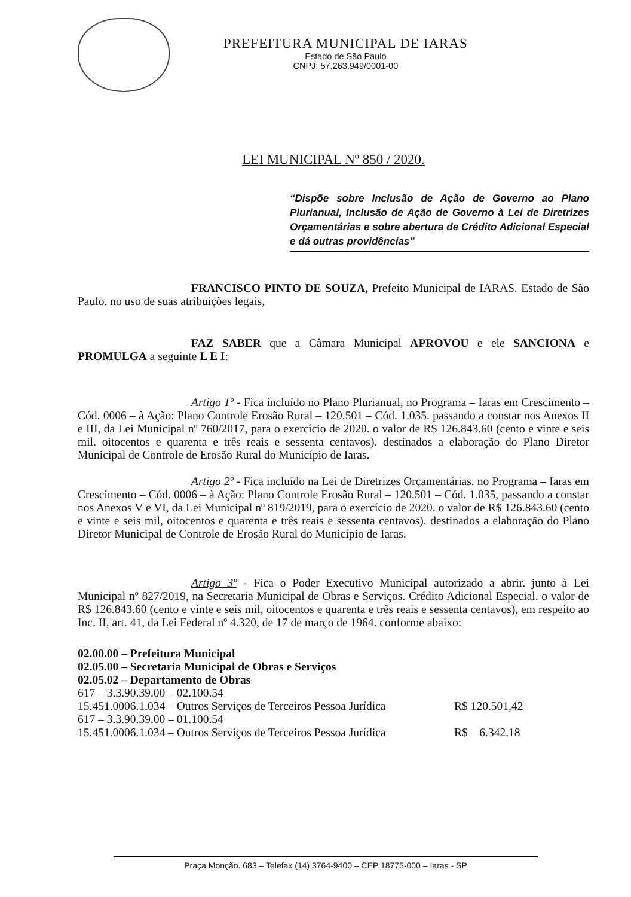PREFEITURA MUNICIPAL DE IARAS
Estado de São Paulo
CNPJ: 57.263.949/0001-00
LEI MUNICIPAL Nº 850 / 2020.
“Dispõe sobre Inclusão de Ação de Governo ao Plano Plurianual, Inclusão de Ação de Governo à Lei de Diretrizes Orçamentárias e sobre abertura de Crédito Adicional Especial e dá outras providências”
FRANCISCO PINTO DE SOUZA, Prefeito Municipal de IARAS. Estado de São Paulo. no uso de suas atribuições legais,
FAZ SABER que a Câmara Municipal APROVOU e ele SANCIONA e PROMULGA a seguinte L E I:
Artigo 1º - Fica incluído no Plano Plurianual, no Programa – Iaras em Crescimento – Cód. 0006 – à Ação: Plano Controle Erosão Rural – 120.501 – Cód. 1.035. passando a constar nos Anexos II e III, da Lei Municipal nº 760/2017, para o exercício de 2020. o valor de R$ 126.843.60 (cento e vinte e seis mil. oitocentos e quarenta e três reais e sessenta centavos). destinados a elaboração do Plano Diretor Municipal de Controle de Erosão Rural do Município de Iaras.
Artigo 2º - Fica incluído na Lei de Diretrizes Orçamentárias. no Programa – Iaras em Crescimento – Cód. 0006 – à Ação: Plano Controle Erosão Rural – 120.501 – Cód. 1.035, passando a constar nos Anexos V e VI, da Lei Municipal nº 819/2019, para o exercício de 2020. o valor de R$ 126.843.60 (cento e vinte e seis mil, oitocentos e quarenta e três reais e sessenta centavos). destinados a elaboração do Plano Diretor Municipal de Controle de Erosão Rural do Município de Iaras.
Artigo 3º - Fica o Poder Executivo Municipal autorizado a abrir. junto à Lei Municipal nº 827/2019, na Secretaria Municipal de Obras e Serviços. Crédito Adicional Especial. o valor de R$ 126.843.60 (cento e vinte e seis mil, oitocentos e quarenta e três reais e sessenta centavos), em respeito ao Inc. II, art. 41, da Lei Federal nº 4.320, de 17 de março de 1964. conforme abaixo:
02.00.00 – Prefeitura Municipal
02.05.00 – Secretaria Municipal de Obras e Serviços
02.05.02 – Departamento de Obras
617 – 3.3.90.39.00 – 02.100.54
15.451.0006.1.034 – Outros Serviços de Terceiros Pessoa Jurídica R$ 120.501,42
617 – 3.3.90.39.00 – 01.100.54
15.451.0006.1.034 – Outros Serviços de Terceiros Pessoa Jurídica R$ 6.342.18
Praça Monção. 683 – Telefax (14) 3764-9400 – CEP 18775-000 – Iaras - SP